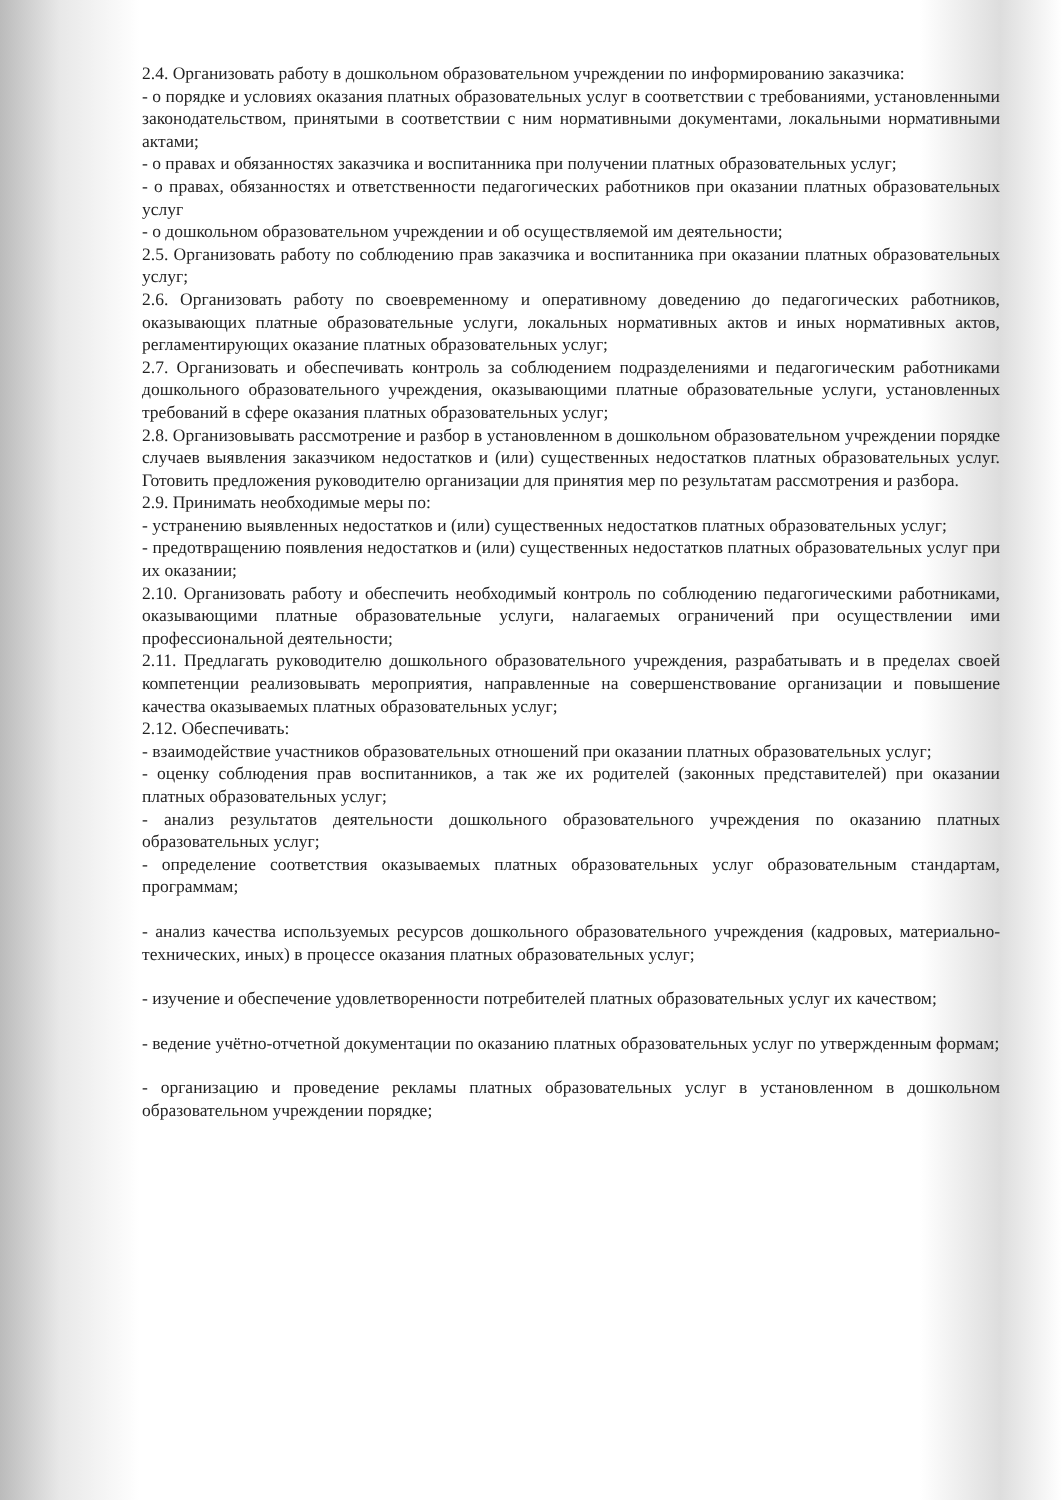2.4. Организовать работу в дошкольном образовательном учреждении по информированию заказчика:
- о порядке и условиях оказания платных образовательных услуг в соответствии с требованиями, установленными законодательством, принятыми в соответствии с ним нормативными документами, локальными нормативными актами;
- о правах и обязанностях заказчика и воспитанника при получении платных образовательных услуг;
- о правах, обязанностях и ответственности педагогических работников при оказании платных образовательных услуг
- о дошкольном образовательном учреждении и об осуществляемой им деятельности;
2.5. Организовать работу по соблюдению прав заказчика и воспитанника при оказании платных образовательных услуг;
2.6. Организовать работу по своевременному и оперативному доведению до педагогических работников, оказывающих платные образовательные услуги, локальных нормативных актов и иных нормативных актов, регламентирующих оказание платных образовательных услуг;
2.7. Организовать и обеспечивать контроль за соблюдением подразделениями и педагогическим работниками дошкольного образовательного учреждения, оказывающими платные образовательные услуги, установленных требований в сфере оказания платных образовательных услуг;
2.8. Организовывать рассмотрение и разбор в установленном в дошкольном образовательном учреждении порядке случаев выявления заказчиком недостатков и (или) существенных недостатков платных образовательных услуг. Готовить предложения руководителю организации для принятия мер по результатам рассмотрения и разбора.
2.9. Принимать необходимые меры по:
- устранению выявленных недостатков и (или) существенных недостатков платных образовательных услуг;
- предотвращению появления недостатков и (или) существенных недостатков платных образовательных услуг при их оказании;
2.10. Организовать работу и обеспечить необходимый контроль по соблюдению педагогическими работниками, оказывающими платные образовательные услуги, налагаемых ограничений при осуществлении ими профессиональной деятельности;
2.11. Предлагать руководителю дошкольного образовательного учреждения, разрабатывать и в пределах своей компетенции реализовывать мероприятия, направленные на совершенствование организации и повышение качества оказываемых платных образовательных услуг;
2.12. Обеспечивать:
- взаимодействие участников образовательных отношений при оказании платных образовательных услуг;
- оценку соблюдения прав воспитанников, а так же их родителей (законных представителей) при оказании платных образовательных услуг;
- анализ результатов деятельности дошкольного образовательного учреждения по оказанию платных образовательных услуг;
- определение соответствия оказываемых платных образовательных услуг образовательным стандартам, программам;
- анализ качества используемых ресурсов дошкольного образовательного учреждения (кадровых, материально-технических, иных) в процессе оказания платных образовательных услуг;
- изучение и обеспечение удовлетворенности потребителей платных образовательных услуг их качеством;
- ведение учётно-отчетной документации по оказанию платных образовательных услуг по утвержденным формам;
- организацию и проведение рекламы платных образовательных услуг в установленном в дошкольном образовательном учреждении порядке;